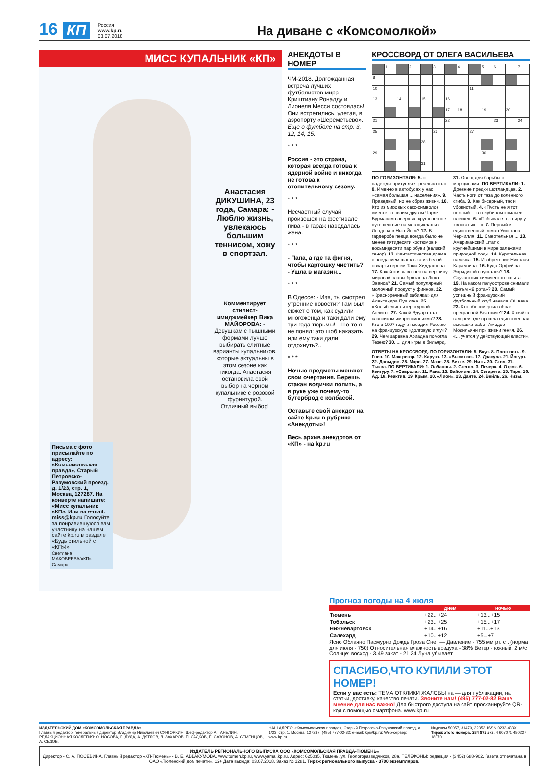16 КП
Россия
www.kp.ru
03.07.2018
На диване с «Комсомолкой»
МИСС КУПАЛЬНИК «КП»
Анастасия ДИКУШИНА, 23 года, Самара: - Люблю жизнь, увлекаюсь большим теннисом, хожу в спортзал.
Комментирует стилист-имиджмейкер Вика МАЙОРОВА: - Девушкам с пышными формами лучше выбирать слитные варианты купальников, которые актуальны в этом сезоне как никогда. Анастасия остановила свой выбор на черном купальнике с розовой фурнитурой. Отличный выбор!
Письма с фото присылайте по адресу: «Комсомольская правда», Старый Петровско-Разумовский проезд, д. 1/23, стр. 1, Москва, 127287. На конверте напишите: «Мисс купальник «КП». Или на e-mail: miss@kp.ru Голосуйте за понравившуюся вам участницу на нашем сайте kp.ru в разделе «Будь стильной с «КП»!»
Светлана МАКОВЕЕВА/«КП» - Самара
АНЕКДОТЫ В НОМЕР
ЧМ-2018. Долгожданная встреча лучших футболистов мира Криштиану Роналду и Лионеля Месси состоялась! Они встретились, улетая, в аэропорту «Шереметьево». Еще о футболе на стр. 3, 12, 14, 15.
* * *
Россия - это страна, которая всегда готова к ядерной войне и никогда не готова к отопительному сезону.
* * *
Несчастный случай произошел на фестивале пива - в гараж наведалась жена.
* * *
- Папа, а где та фигня, чтобы картошку чистить? - Ушла в магазин...
* * *
В Одессе: - Изя, ты смотрел утренние новости? Там был сюжет о том, как судили многоженца и таки дали ему три года тюрьмы! - Шо-то я не понял: это шоб наказать или ему таки дали отдохнуть?..
* * *
Ночью предметы меняют свои очертания. Берешь стакан водички попить, а в руке уже почему-то бутерброд с колбасой.
Оставьте свой анекдот на сайте kp.ru в рубрике «Анекдоты»!
Весь архив анекдотов от «КП» - на kp.ru
КРОССВОРД ОТ ОЛЕГА ВАСИЛЬЕВА
| | 1 | | 2 | | 3 | | 4 | | 5 | 6 | | 7 |
| 8 | | | | | | | | | | | | |
| 10 | | | | | | | | 11 | | | | |
| 13 | | 14 | | 15 | | 16 | | | | | | |
| | | | | | | 17 | 18 | | 19 | | 20 | |
| 21 | | | | | | 22 | | | | 23 | | 24 |
| 25 | | | | | 26 | | | 27 | | | | |
| | | | | 28 | | | | | | | | |
| 29 | | | | | | | | | 30 | | | |
| | | | | 31 | | | | | | | | |
ПО ГОРИЗОНТАЛИ: 5. «... надежды притупляет реальность». 8. Именно в автобусах у нас «самая большая ... населения». 9. Праведный, но не образ жизни. 10. Кто из мировых секс-символов вместе со своим другом Чарли Бурманом совершил кругосветное путешествие на мотоциклах из Лондона в Нью-Йорк? 12. В гардеробе певца всегда было не менее пятидесяти костюмов и восьмидесяти пар обуви (великий тенор). 13. Фантастическая драма с поеданием шашлыка из белой овчарки героем Тома Хиддлстона. 17. Какой князь вознес на вершину мировой славы британца Люка Эванса? 21. Самый популярный молочный продукт у финнов. 22. «Красноречивый забияка» для Александра Пушкина. 25. «Колыбель» литературной Аэлиты. 27. Какой Эдуар стал классиком импрессионизма? 28. Кто в 1907 году и посадил Россию на французскую «долговую иглу»? 29. Чем царевна Ариадна помогла Тезею? 30. ... для игры в бильярд. 31. Овощ для борьбы с морщинами. ПО ВЕРТИКАЛИ: 1. Древние предки шотландцев. 2. Часть ноги от таза до коленного сгиба. 3. Как бисерный, так и убористый. 4. «Пусть не я тот нежный ... в голубином крыльев плеске». 6. «Побывал я на пиру у хвостатых ...». 7. Первый и единственный роман Уинстона Черчилля. 11. Смертельная ... 13. Американский штат с крупнейшими в мире залежами природной соды. 14. Курительная палочка. 15. Изобретение Николая Карамзина. 16. Куда Орфей за Эвридикой спускался? 18. Соучастник химического опыта. 19. На каком полуострове снимали фильм «9 рота»? 20. Самый успешный французский футбольный клуб начала XXI века. 23. Кто обессмертил образ прекрасной Беатриче? 24. Хозяйка галереи, где прошла единственная выставка работ Амедео Модильяни при жизни гения. 26. «... учатся у действующей власти».
ОТВЕТЫ НА КРОССВОРД. ПО ГОРИЗОНТАЛИ: 5. Вкус. 8. Плотность. 9. Гнев. 10. Макгрегор. 12. Карузо. 13. «Высотка». 17. Дракула. 21. Йогурт. 22. Давыдов. 25. Марс. 27. Мане. 28. Витте. 29. Нить. 30. Стол. 31. Тыква. ПО ВЕРТИКАЛИ: 1. Олбанны. 2. Стегно. 3. Почерк. 4. Отрок. 6. Кенгуру. 7. «Саврола». 11. Рана. 13. Вайоминг. 14. Сигарета. 15. Тире. 16. Ад. 18. Реактив. 19. Крым. 20. «Лион». 23. Данте. 24. Вейль. 26. Низы.
Прогноз погоды на 4 июля
| | днем | ночью |
| --- | --- | --- |
| Тюмень | +22...+24 | +13...+15 |
| Тобольск | +23...+25 | +15...+17 |
| Нижневартовск | +14...+16 | +11...+13 |
| Салехард | +10...+12 | +5...+7 |
Ясно Облачно Пасмурно Дождь Гроза Снег — Давление - 755 мм рт. ст. (норма для июля - 750) Относительная влажность воздуха - 38% Ветер - южный, 2 м/с Солнце: восход - 3.49 закат - 21.34 Луна убывает
СПАСИБО,ЧТО КУПИЛИ ЭТОТ НОМЕР!
Если у вас есть: ТЕМА ОТКЛИКИ ЖАЛОБЫ на — для публикации, на статьи, доставку, качество печати. Звоните нам! (495) 777-02-82 Ваше мнение для нас важно! Для быстрого доступа на сайт просканируйте QR-код с помощью смартфона. www.kp.ru
ИЗДАТЕЛЬСКИЙ ДОМ «КОМСОМОЛЬСКАЯ ПРАВДА»
Главный редактор, генеральный директор Владимир Николаевич СУНГОРКИН. Шеф-редактор А. ГАНЕЛИН. РЕДАКЦИОННАЯ КОЛЛЕГИЯ: О. НОСОВА, Е. ДУДА, А. ДЯТЛОВ, Л. ЗАХАРОВ, П. САДКОВ, Е. САЗОНОВ, А. СЕМЕНЦОВ, А. СЕДОВ.
НАШ АДРЕС: «Комсомольская правда», Старый Петровско-Разумовский проезд, д. 1/23, стр. 1, Москва, 127287. (495) 777-02-82; e-mail: kp@kp.ru; Web-сервер: www.kp.ru
Индексы 50057, 31470, 32353. ISSN 0233-433X. Тираж этого номера: 284 872 экз. 4 607071 480227 18070
ИЗДАТЕЛЬ РЕГИОНАЛЬНОГО ВЫПУСКА ООО «КОМСОМОЛЬСКАЯ ПРАВДА-ТЮМЕНЬ»
Директор - С. А. ПОСЕВИНА. Главный редактор «КП-Тюмень» - В. Е. АВВАКУМОВА. www.tumen.kp.ru, www.yamal.kp.ru. Адрес: 625035, Тюмень, ул. Геологоразведчиков, 28а. ТЕЛЕФОНЫ: редакция - (3452) 688-902. Газета отпечатана в ОАО «Тюменский дом печати». 12+ Дата выхода: 03.07.2018. Заказ № 1281. Тираж регионального выпуска - 3700 экземпляров.